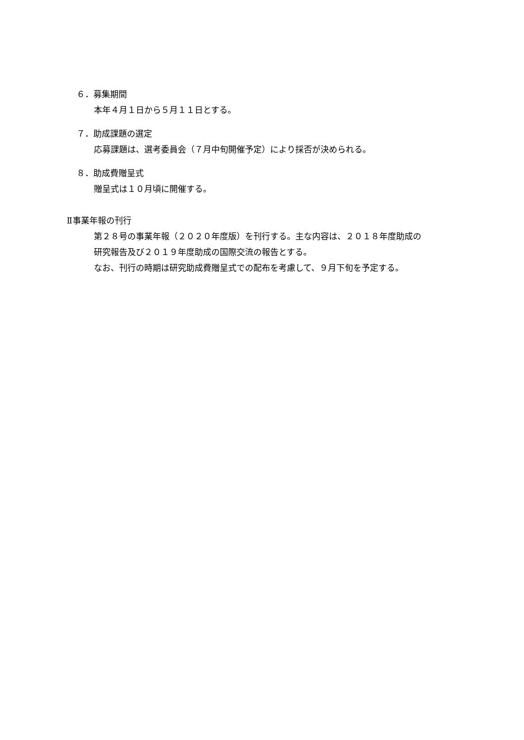６．募集期間
本年４月１日から５月１１日とする。
７．助成課題の選定
応募課題は、選考委員会（７月中旬開催予定）により採否が決められる。
８．助成費贈呈式
贈呈式は１０月頃に開催する。
Ⅱ事業年報の刊行
第２８号の事業年報（２０２０年度版）を刊行する。主な内容は、２０１８年度助成の
研究報告及び２０１９年度助成の国際交流の報告とする。
なお、刊行の時期は研究助成費贈呈式での配布を考慮して、９月下旬を予定する。